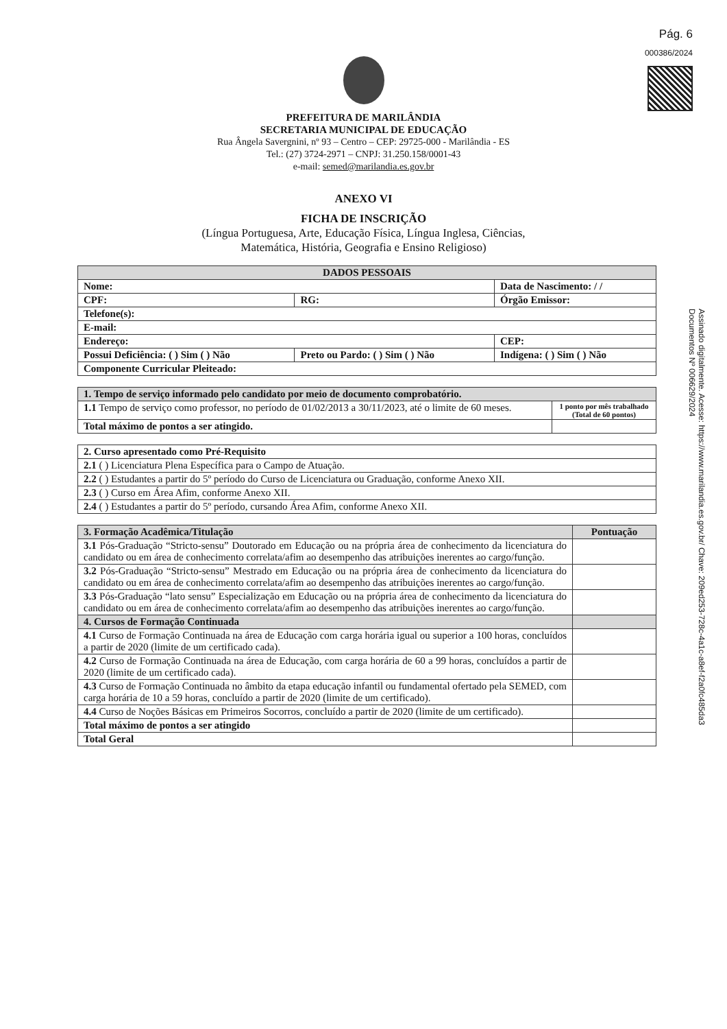Pág. 6
000386/2024
PREFEITURA DE MARILÂNDIA
SECRETARIA MUNICIPAL DE EDUCAÇÃO
Rua Ângela Savergnini, nº 93 – Centro – CEP: 29725-000 - Marilândia - ES
Tel.: (27) 3724-2971 – CNPJ: 31.250.158/0001-43
e-mail: semed@marilandia.es.gov.br
ANEXO VI
FICHA DE INSCRIÇÃO
(Língua Portuguesa, Arte, Educação Física, Língua Inglesa, Ciências,
Matemática, História, Geografia e Ensino Religioso)
| DADOS PESSOAIS | | |
| --- | --- | --- |
| Nome: | | Data de Nascimento: / / |
| CPF: | RG: | Órgão Emissor: |
| Telefone(s): | | |
| E-mail: | | |
| Endereço: | | CEP: |
| Possui Deficiência: ( ) Sim ( ) Não | Preto ou Pardo: ( ) Sim ( ) Não | Indígena: ( ) Sim ( ) Não |
| Componente Curricular Pleiteado: | | |
| 1. Tempo de serviço informado pelo candidato por meio de documento comprobatório. | |
| --- | --- |
| 1.1 Tempo de serviço como professor, no período de 01/02/2013 a 30/11/2023, até o limite de 60 meses. | 1 ponto por mês trabalhado (Total de 60 pontos) |
| Total máximo de pontos a ser atingido. | |
| 2. Curso apresentado como Pré-Requisito |
| --- |
| 2.1 ( ) Licenciatura Plena Específica para o Campo de Atuação. |
| 2.2 ( ) Estudantes a partir do 5º período do Curso de Licenciatura ou Graduação, conforme Anexo XII. |
| 2.3 ( ) Curso em Área Afim, conforme Anexo XII. |
| 2.4 ( ) Estudantes a partir do 5º período, cursando Área Afim, conforme Anexo XII. |
| 3. Formação Acadêmica/Titulação | Pontuação |
| --- | --- |
| 3.1 Pós-Graduação “Stricto-sensu” Doutorado em Educação ou na própria área de conhecimento da licenciatura do candidato ou em área de conhecimento correlata/afim ao desempenho das atribuições inerentes ao cargo/função. | |
| 3.2 Pós-Graduação “Stricto-sensu” Mestrado em Educação ou na própria área de conhecimento da licenciatura do candidato ou em área de conhecimento correlata/afim ao desempenho das atribuições inerentes ao cargo/função. | |
| 3.3 Pós-Graduação “lato sensu” Especialização em Educação ou na própria área de conhecimento da licenciatura do candidato ou em área de conhecimento correlata/afim ao desempenho das atribuições inerentes ao cargo/função. | |
| 4. Cursos de Formação Continuada | |
| 4.1 Curso de Formação Continuada na área de Educação com carga horária igual ou superior a 100 horas, concluídos a partir de 2020 (limite de um certificado cada). | |
| 4.2 Curso de Formação Continuada na área de Educação, com carga horária de 60 a 99 horas, concluídos a partir de 2020 (limite de um certificado cada). | |
| 4.3 Curso de Formação Continuada no âmbito da etapa educação infantil ou fundamental ofertado pela SEMED, com carga horária de 10 a 59 horas, concluído a partir de 2020 (limite de um certificado). | |
| 4.4 Curso de Noções Básicas em Primeiros Socorros, concluído a partir de 2020 (limite de um certificado). | |
| Total máximo de pontos a ser atingido | |
| Total Geral | |
Assinado digitalmente. Acesse: https://www.marilandia.es.gov.br/ Chave: 209ed253-728c-4a1c-a8ef-f2a0fc485da3
Documentos Nº 006629/2024